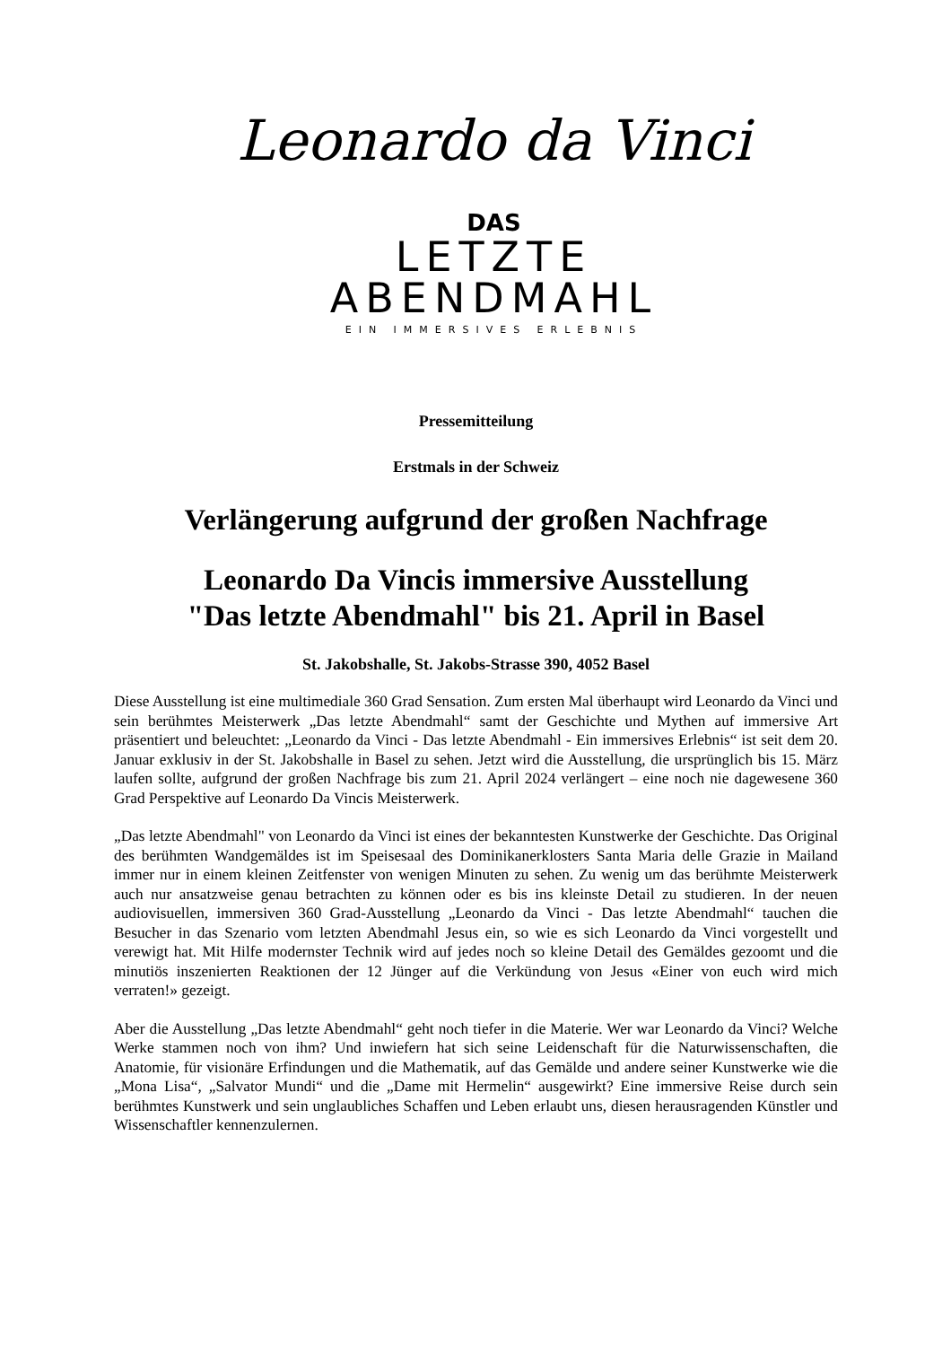Leonardo da Vinci
DAS
LETZTE
ABENDMAHL
EIN IMMERSIVES ERLEBNIS
Pressemitteilung
Erstmals in der Schweiz
Verlängerung aufgrund der großen Nachfrage
Leonardo Da Vincis immersive Ausstellung
"Das letzte Abendmahl" bis 21. April in Basel
St. Jakobshalle, St. Jakobs-Strasse 390, 4052 Basel
Diese Ausstellung ist eine multimediale 360 Grad Sensation. Zum ersten Mal überhaupt wird Leonardo da Vinci und sein berühmtes Meisterwerk „Das letzte Abendmahl“ samt der Geschichte und Mythen auf immersive Art präsentiert und beleuchtet: „Leonardo da Vinci - Das letzte Abendmahl - Ein immersives Erlebnis“ ist seit dem 20. Januar exklusiv in der St. Jakobshalle in Basel zu sehen. Jetzt wird die Ausstellung, die ursprünglich bis 15. März laufen sollte, aufgrund der großen Nachfrage bis zum 21. April 2024 verlängert – eine noch nie dagewesene 360 Grad Perspektive auf Leonardo Da Vincis Meisterwerk.
„Das letzte Abendmahl" von Leonardo da Vinci ist eines der bekanntesten Kunstwerke der Geschichte. Das Original des berühmten Wandgemäldes ist im Speisesaal des Dominikanerklosters Santa Maria delle Grazie in Mailand immer nur in einem kleinen Zeitfenster von wenigen Minuten zu sehen. Zu wenig um das berühmte Meisterwerk auch nur ansatzweise genau betrachten zu können oder es bis ins kleinste Detail zu studieren. In der neuen audiovisuellen, immersiven 360 Grad-Ausstellung „Leonardo da Vinci - Das letzte Abendmahl“ tauchen die Besucher in das Szenario vom letzten Abendmahl Jesus ein, so wie es sich Leonardo da Vinci vorgestellt und verewigt hat. Mit Hilfe modernster Technik wird auf jedes noch so kleine Detail des Gemäldes gezoomt und die minutiös inszenierten Reaktionen der 12 Jünger auf die Verkündung von Jesus «Einer von euch wird mich verraten!» gezeigt.
Aber die Ausstellung „Das letzte Abendmahl“ geht noch tiefer in die Materie. Wer war Leonardo da Vinci? Welche Werke stammen noch von ihm? Und inwiefern hat sich seine Leidenschaft für die Naturwissenschaften, die Anatomie, für visionäre Erfindungen und die Mathematik, auf das Gemälde und andere seiner Kunstwerke wie die „Mona Lisa“, „Salvator Mundi“ und die „Dame mit Hermelin“ ausgewirkt? Eine immersive Reise durch sein berühmtes Kunstwerk und sein unglaubliches Schaffen und Leben erlaubt uns, diesen herausragenden Künstler und Wissenschaftler kennenzulernen.